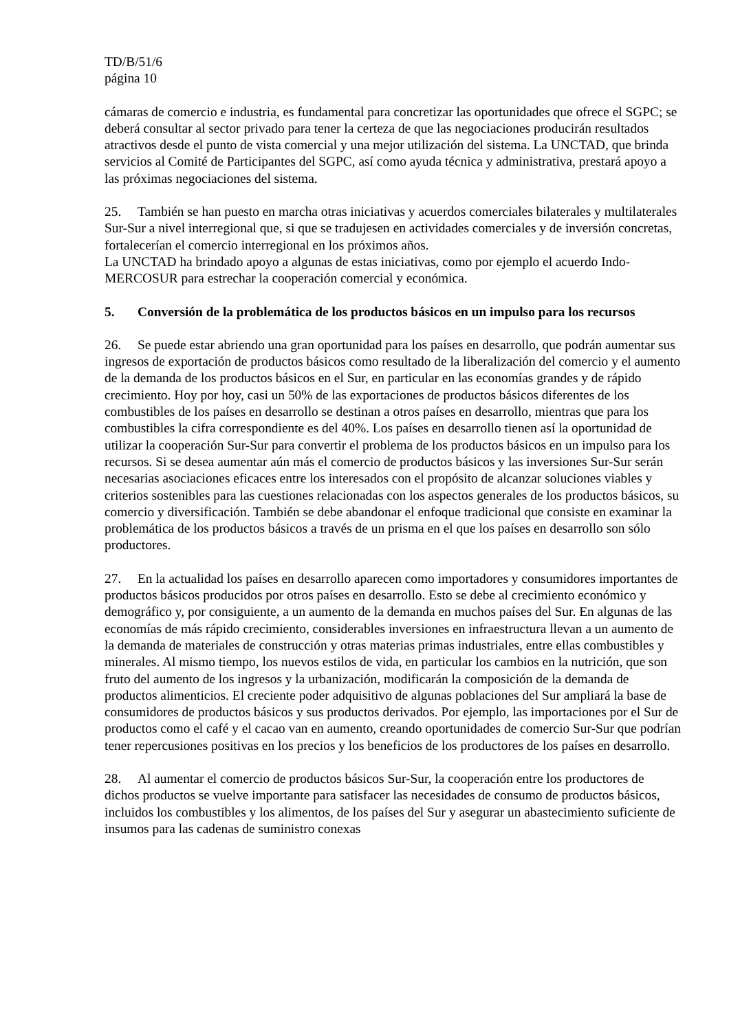TD/B/51/6
página 10
cámaras de comercio e industria, es fundamental para concretizar las oportunidades que ofrece el SGPC; se deberá consultar al sector privado para tener la certeza de que las negociaciones producirán resultados atractivos desde el punto de vista comercial y una mejor utilización del sistema. La UNCTAD, que brinda servicios al Comité de Participantes del SGPC, así como ayuda técnica y administrativa, prestará apoyo a las próximas negociaciones del sistema.
25. También se han puesto en marcha otras iniciativas y acuerdos comerciales bilaterales y multilaterales Sur-Sur a nivel interregional que, si que se tradujesen en actividades comerciales y de inversión concretas, fortalecerían el comercio interregional en los próximos años.
La UNCTAD ha brindado apoyo a algunas de estas iniciativas, como por ejemplo el acuerdo Indo-MERCOSUR para estrechar la cooperación comercial y económica.
5. Conversión de la problemática de los productos básicos en un impulso para los recursos
26. Se puede estar abriendo una gran oportunidad para los países en desarrollo, que podrán aumentar sus ingresos de exportación de productos básicos como resultado de la liberalización del comercio y el aumento de la demanda de los productos básicos en el Sur, en particular en las economías grandes y de rápido crecimiento. Hoy por hoy, casi un 50% de las exportaciones de productos básicos diferentes de los combustibles de los países en desarrollo se destinan a otros países en desarrollo, mientras que para los combustibles la cifra correspondiente es del 40%. Los países en desarrollo tienen así la oportunidad de utilizar la cooperación Sur-Sur para convertir el problema de los productos básicos en un impulso para los recursos. Si se desea aumentar aún más el comercio de productos básicos y las inversiones Sur-Sur serán necesarias asociaciones eficaces entre los interesados con el propósito de alcanzar soluciones viables y criterios sostenibles para las cuestiones relacionadas con los aspectos generales de los productos básicos, su comercio y diversificación. También se debe abandonar el enfoque tradicional que consiste en examinar la problemática de los productos básicos a través de un prisma en el que los países en desarrollo son sólo productores.
27. En la actualidad los países en desarrollo aparecen como importadores y consumidores importantes de productos básicos producidos por otros países en desarrollo. Esto se debe al crecimiento económico y demográfico y, por consiguiente, a un aumento de la demanda en muchos países del Sur. En algunas de las economías de más rápido crecimiento, considerables inversiones en infraestructura llevan a un aumento de la demanda de materiales de construcción y otras materias primas industriales, entre ellas combustibles y minerales. Al mismo tiempo, los nuevos estilos de vida, en particular los cambios en la nutrición, que son fruto del aumento de los ingresos y la urbanización, modificarán la composición de la demanda de productos alimenticios. El creciente poder adquisitivo de algunas poblaciones del Sur ampliará la base de consumidores de productos básicos y sus productos derivados. Por ejemplo, las importaciones por el Sur de productos como el café y el cacao van en aumento, creando oportunidades de comercio Sur-Sur que podrían tener repercusiones positivas en los precios y los beneficios de los productores de los países en desarrollo.
28. Al aumentar el comercio de productos básicos Sur-Sur, la cooperación entre los productores de dichos productos se vuelve importante para satisfacer las necesidades de consumo de productos básicos, incluidos los combustibles y los alimentos, de los países del Sur y asegurar un abastecimiento suficiente de insumos para las cadenas de suministro conexas